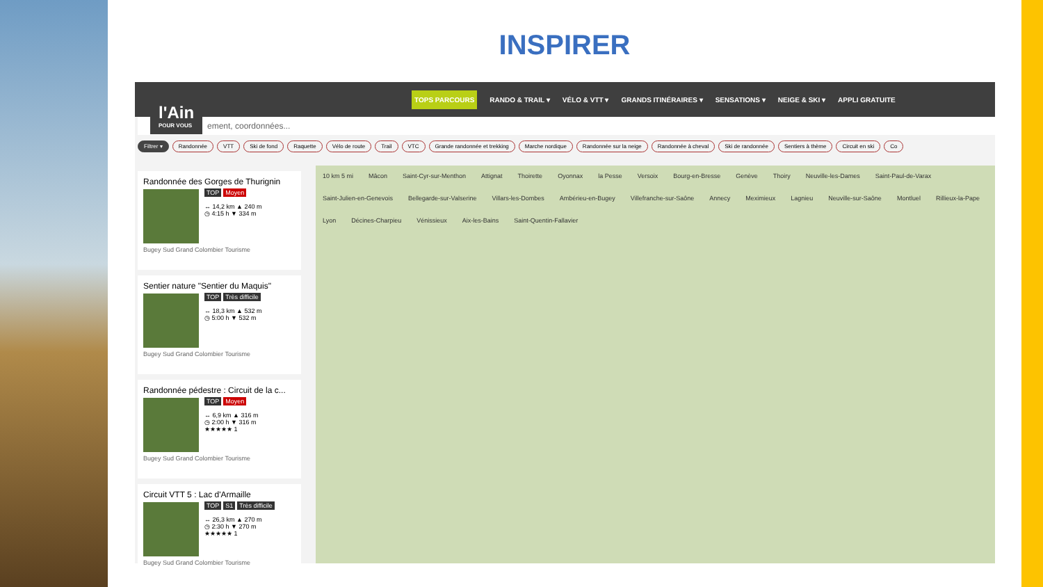INSPIRER
TOPS PARCOURS RANDO & TRAIL ▾ VÉLO & VTT ▾ GRANDS ITINÉRAIRES ▾ SENSATIONS ▾ NEIGE & SKI ▾ APPLI GRATUITE
l'Ain
POUR VOUS
ement, coordonnées...
Filtrer ▾ Randonnée VTT Ski de fond Raquette Vélo de route Trail VTC Grande randonnée et trekking Marche nordique Randonnée sur la neige Randonnée à cheval Ski de randonnée Sentiers à thème Circuit en ski Co
Randonnée des Gorges de Thurignin
TOP Moyen
↔ 14,2 km ▲ 240 m
◷ 4:15 h ▼ 334 m
Bugey Sud Grand Colombier Tourisme
Sentier nature "Sentier du Maquis"
TOP Très difficile
↔ 18,3 km ▲ 532 m
◷ 5:00 h ▼ 532 m
Bugey Sud Grand Colombier Tourisme
Randonnée pédestre : Circuit de la c...
TOP Moyen
↔ 6,9 km ▲ 316 m
◷ 2:00 h ▼ 316 m
★★★★★ 1
Bugey Sud Grand Colombier Tourisme
Circuit VTT 5 : Lac d'Armaille
TOP S1 Très difficile
↔ 26,3 km ▲ 270 m
◷ 2:30 h ▼ 270 m
★★★★★ 1
Bugey Sud Grand Colombier Tourisme
10 km 5 mi Mâcon Saint-Cyr-sur-Menthon Attignat Thoirette Oyonnax la Pesse Versoix Bourg-en-Bresse Genève Thoiry Neuville-les-Dames Saint-Paul-de-Varax Saint-Julien-en-Genevois Bellegarde-sur-Valserine Villars-les-Dombes Ambérieu-en-Bugey Villefranche-sur-Saône Annecy Meximieux Lagnieu Neuville-sur-Saône Montluel Rillieux-la-Pape Lyon Décines-Charpieu Vénissieux Aix-les-Bains Saint-Quentin-Fallavier